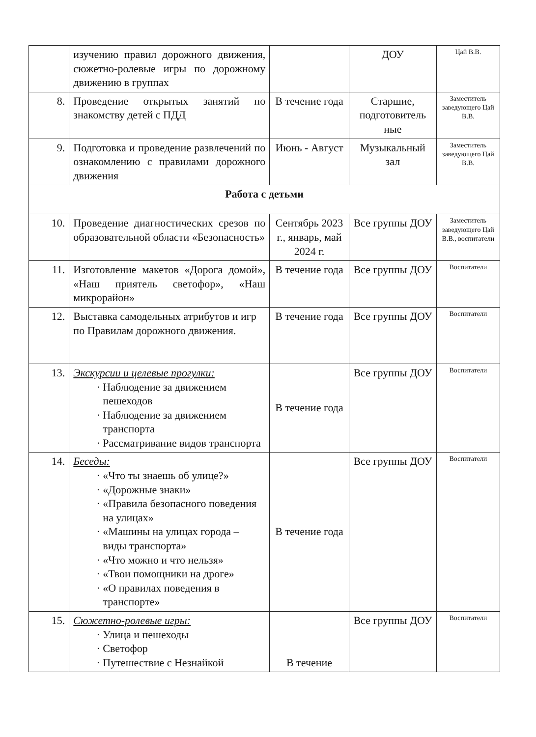| | изучению правил дорожного движения, сюжетно-ролевые игры по дорожному движению в группах | | ДОУ | Цай В.В. |
| 8. | Проведение открытых занятий по знакомству детей с ПДД | В течение года | Старшие, подготовитель ные | Заместитель заведующего Цай В.В. |
| 9. | Подготовка и проведение развлечений по ознакомлению с правилами дорожного движения | Июнь - Август | Музыкальный зал | Заместитель заведующего Цай В.В. |
| Работа с детьми | | | | |
| 10. | Проведение диагностических срезов по образовательной области «Безопасность» | Сентябрь 2023 г., январь, май 2024 г. | Все группы ДОУ | Заместитель заведующего Цай В.В., воспитатели |
| 11. | Изготовление макетов «Дорога домой», «Наш приятель светофор», «Наш микрорайон» | В течение года | Все группы ДОУ | Воспитатели |
| 12. | Выставка самодельных атрибутов и игр по Правилам дорожного движения. | В течение года | Все группы ДОУ | Воспитатели |
| 13. | Экскурсии и целевые прогулки: Наблюдение за движением пешеходов Наблюдение за движением транспорта Рассматривание видов транспорта | В течение года | Все группы ДОУ | Воспитатели |
| 14. | Беседы: «Что ты знаешь об улице?» «Дорожные знаки» «Правила безопасного поведения на улицах» «Машины на улицах города – виды транспорта» «Что можно и что нельзя» «Твои помощники на дроге» «О правилах поведения в транспорте» | В течение года | Все группы ДОУ | Воспитатели |
| 15. | Сюжетно-ролевые игры: Улица и пешеходы Светофор Путешествие с Незнайкой | В течение | Все группы ДОУ | Воспитатели |